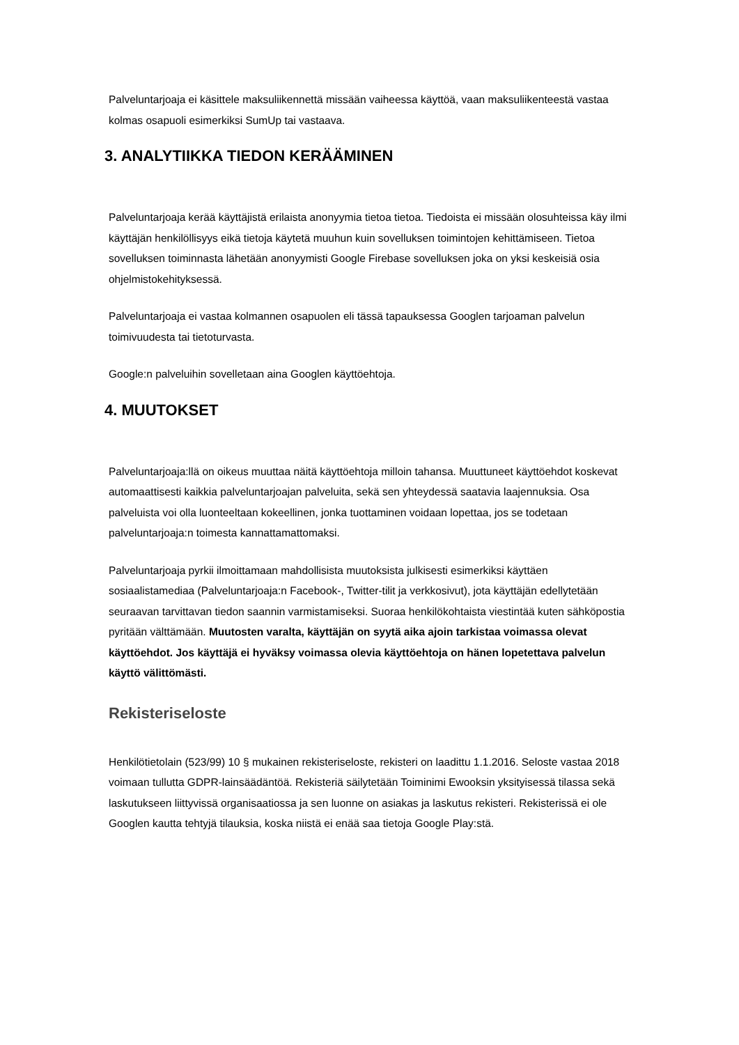Palveluntarjoaja ei käsittele maksuliikennettä missään vaiheessa käyttöä, vaan maksuliikenteestä vastaa kolmas osapuoli esimerkiksi SumUp tai vastaava.
3. ANALYTIIKKA TIEDON KERÄÄMINEN
Palveluntarjoaja kerää käyttäjistä erilaista anonyymia tietoa tietoa. Tiedoista ei missään olosuhteissa käy ilmi käyttäjän henkilöllisyys eikä tietoja käytetä muuhun kuin sovelluksen toimintojen kehittämiseen. Tietoa sovelluksen toiminnasta lähetään anonyymisti Google Firebase sovelluksen joka on yksi keskeisiä osia ohjelmistokehityksessä.
Palveluntarjoaja ei vastaa kolmannen osapuolen eli tässä tapauksessa Googlen tarjoaman palvelun toimivuudesta tai tietoturvasta.
Google:n palveluihin sovelletaan aina Googlen käyttöehtoja.
4. MUUTOKSET
Palveluntarjoaja:llä on oikeus muuttaa näitä käyttöehtoja milloin tahansa. Muuttuneet käyttöehdot koskevat automaattisesti kaikkia palveluntarjoajan palveluita, sekä sen yhteydessä saatavia laajennuksia. Osa palveluista voi olla luonteeltaan kokeellinen, jonka tuottaminen voidaan lopettaa, jos se todetaan palveluntarjoaja:n toimesta kannattamattomaksi.
Palveluntarjoaja pyrkii ilmoittamaan mahdollisista muutoksista julkisesti esimerkiksi käyttäen sosiaalistamediaa (Palveluntarjoaja:n Facebook-, Twitter-tilit ja verkkosivut), jota käyttäjän edellytetään seuraavan tarvittavan tiedon saannin varmistamiseksi. Suoraa henkilökohtaista viestintää kuten sähköpostia pyritään välttämään. Muutosten varalta, käyttäjän on syytä aika ajoin tarkistaa voimassa olevat käyttöehdot. Jos käyttäjä ei hyväksy voimassa olevia käyttöehtoja on hänen lopetettava palvelun käyttö välittömästi.
Rekisteriseloste
Henkilötietolain (523/99) 10 § mukainen rekisteriseloste, rekisteri on laadittu 1.1.2016. Seloste vastaa 2018 voimaan tullutta GDPR-lainsäädäntöä. Rekisteriä säilytetään Toiminimi Ewooksin yksityisessä tilassa sekä laskutukseen liittyvissä organisaatiossa ja sen luonne on asiakas ja laskutus rekisteri. Rekisterissä ei ole Googlen kautta tehtyjä tilauksia, koska niistä ei enää saa tietoja Google Play:stä.